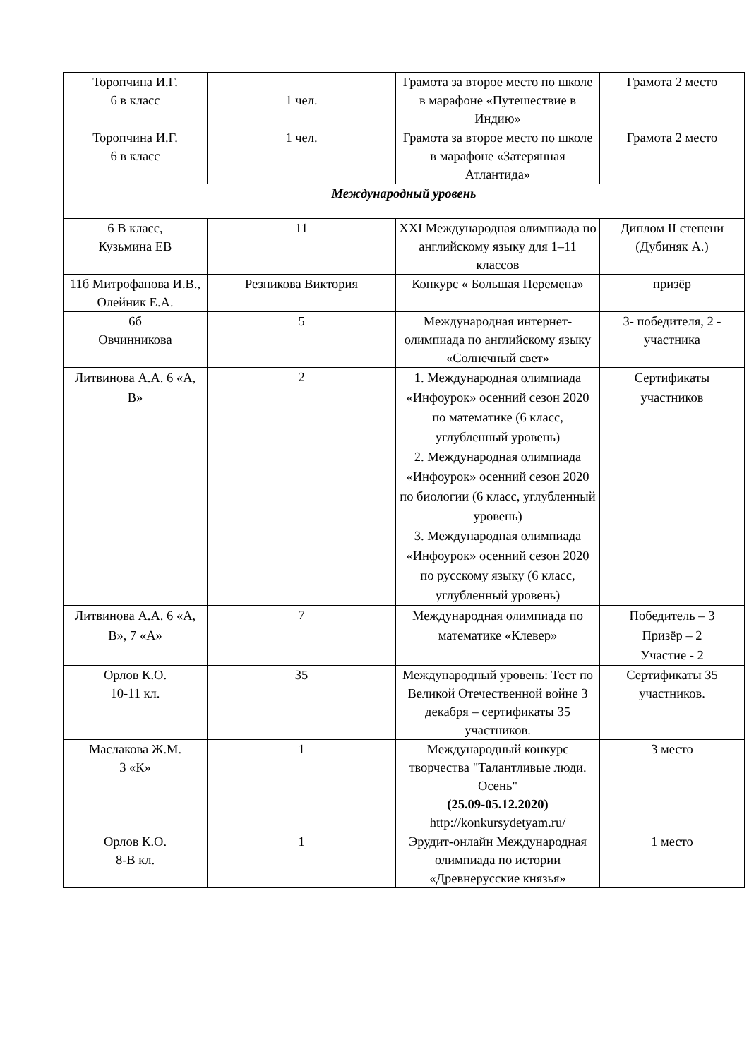| Торопчина И.Г. 6 в класс | 1 чел. | Грамота за второе место по школе в марафоне «Путешествие в Индию» | Грамота 2 место |
| Торопчина И.Г. 6 в класс | 1 чел. | Грамота за второе место по школе в марафоне «Затерянная Атлантида» | Грамота 2 место |
| Международный уровень | | | |
| 6 В класс, Кузьмина ЕВ | 11 | XXI Международная олимпиада по английскому языку для 1–11 классов | Диплом II степени (Дубиняк А.) |
| 11б Митрофанова И.В., Олейник Е.А. | Резникова Виктория | Конкурс « Большая Перемена» | призёр |
| 6б Овчинникова | 5 | Международная интернет-олимпиада по английскому языку «Солнечный свет» | 3- победителя, 2 - участника |
| Литвинова А.А. 6 «А, В» | 2 | 1. Международная олимпиада «Инфоурок» осенний сезон 2020 по математике (6 класс, углубленный уровень) 2. Международная олимпиада «Инфоурок» осенний сезон 2020 по биологии (6 класс, углубленный уровень) 3. Международная олимпиада «Инфоурок» осенний сезон 2020 по русскому языку (6 класс, углубленный уровень) | Сертификаты участников |
| Литвинова А.А. 6 «А, В», 7 «А» | 7 | Международная олимпиада по математике «Клевер» | Победитель – 3 Призёр – 2 Участие - 2 |
| Орлов К.О. 10-11 кл. | 35 | Международный уровень: Тест по Великой Отечественной войне 3 декабря – сертификаты 35 участников. | Сертификаты 35 участников. |
| Маслакова Ж.М. 3 «К» | 1 | Международный конкурс творчества "Талантливые люди. Осень" (25.09-05.12.2020) http://konkursydetyam.ru/ | 3 место |
| Орлов К.О. 8-В кл. | 1 | Эрудит-онлайн Международная олимпиада по истории «Древнерусские князья» | 1 место |